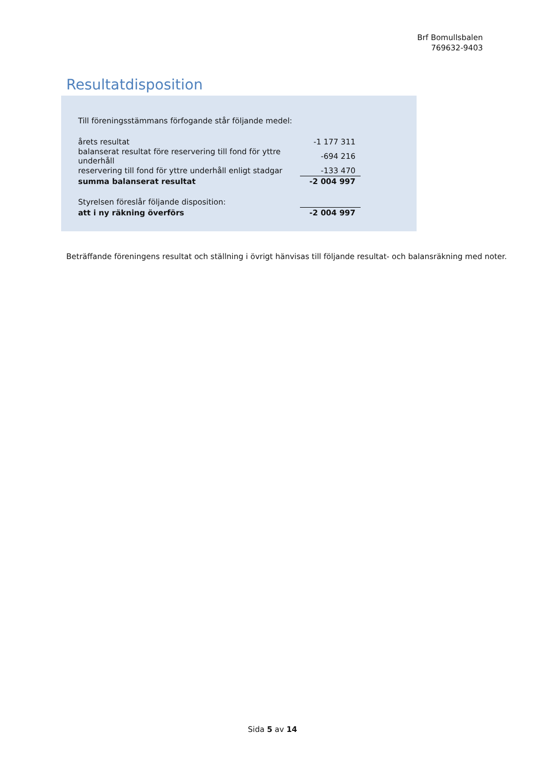Brf Bomullsbalen
769632-9403
Resultatdisposition
Till föreningsstämmans förfogande står följande medel:
| årets resultat | -1 177 311 |
| balanserat resultat före reservering till fond för yttre underhåll | -694 216 |
| reservering till fond för yttre underhåll enligt stadgar | -133 470 |
| summa balanserat resultat | -2 004 997 |
| Styrelsen föreslår följande disposition: | |
| att i ny räkning överförs | -2 004 997 |
Beträffande föreningens resultat och ställning i övrigt hänvisas till följande resultat- och balansräkning med noter.
Sida 5 av 14